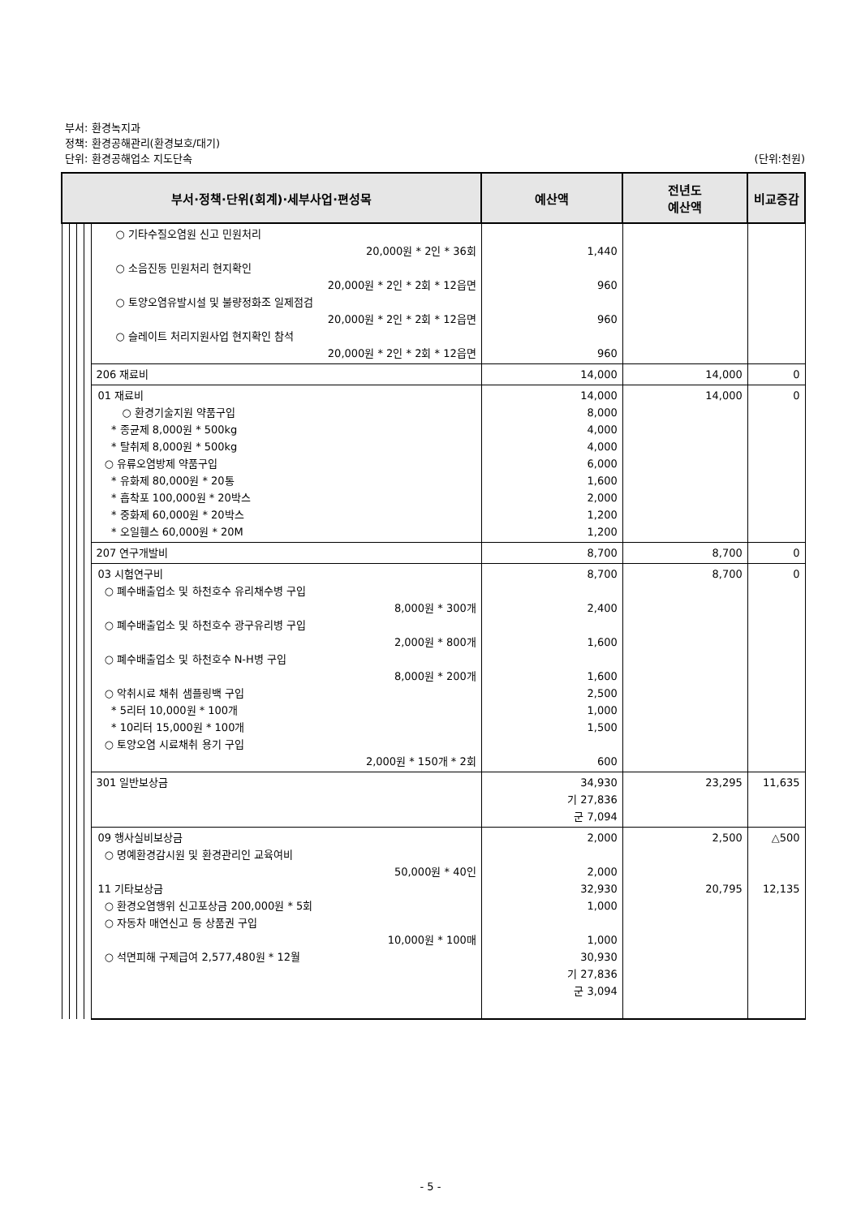부서: 환경녹지과
정책: 환경공해관리(환경보호/대기)
단위: 환경공해업소 지도단속 (단위:천원)
| 부서·정책·단위(회계)·세부사업·편성목 | | | | | 예산액 | 전년도 예산액 | 비교증감 |
| --- | --- | --- | --- | --- | --- | --- | --- |
| | | | | ○ 기타수질오염원 신고 민원처리 20,000원 * 2인 * 36회 ○ 소음진동 민원처리 현지확인 20,000원 * 2인 * 2회 * 12읍면 ○ 토양오염유발시설 및 불량정화조 일제점검 20,000원 * 2인 * 2회 * 12읍면 ○ 슬레이트 처리지원사업 현지확인 참석 20,000원 * 2인 * 2회 * 12읍면 | 1,440 960 960 960 | | |
| | | | | 206 재료비 | 14,000 | 14,000 | 0 |
| | | | | 01 재료비 ○ 환경기술지원 약품구입 * 종균제 8,000원 * 500kg * 탈취제 8,000원 * 500kg ○ 유류오염방제 약품구입 * 유화제 80,000원 * 20통 * 흡착포 100,000원 * 20박스 * 중화제 60,000원 * 20박스 * 오일휀스 60,000원 * 20M | 14,000 8,000 4,000 4,000 6,000 1,600 2,000 1,200 1,200 | 14,000 | 0 |
| | | | | 207 연구개발비 | 8,700 | 8,700 | 0 |
| | | | | 03 시험연구비 ○ 폐수배출업소 및 하천호수 유리채수병 구입 8,000원 * 300개 ○ 폐수배출업소 및 하천호수 광구유리병 구입 2,000원 * 800개 ○ 폐수배출업소 및 하천호수 N-H병 구입 8,000원 * 200개 ○ 악취시료 채취 샘플링백 구입 * 5리터 10,000원 * 100개 * 10리터 15,000원 * 100개 ○ 토양오염 시료채취 용기 구입 2,000원 * 150개 * 2회 | 8,700 2,400 1,600 1,600 2,500 1,000 1,500 600 | 8,700 | 0 |
| | | | | 301 일반보상금 | 34,930 기 27,836 군 7,094 | 23,295 | 11,635 |
| | | | | 09 행사실비보상금 ○ 명예환경감시원 및 환경관리인 교육여비 50,000원 * 40인 11 기타보상금 ○ 환경오염행위 신고포상금 200,000원 * 5회 ○ 자동차 매연신고 등 상품권 구입 10,000원 * 100매 ○ 석면피해 구제급여 2,577,480원 * 12월 | 2,000 2,000 32,930 1,000 1,000 30,930 기 27,836 군 3,094 | 2,500 20,795 | △500 12,135 |
- 5 -